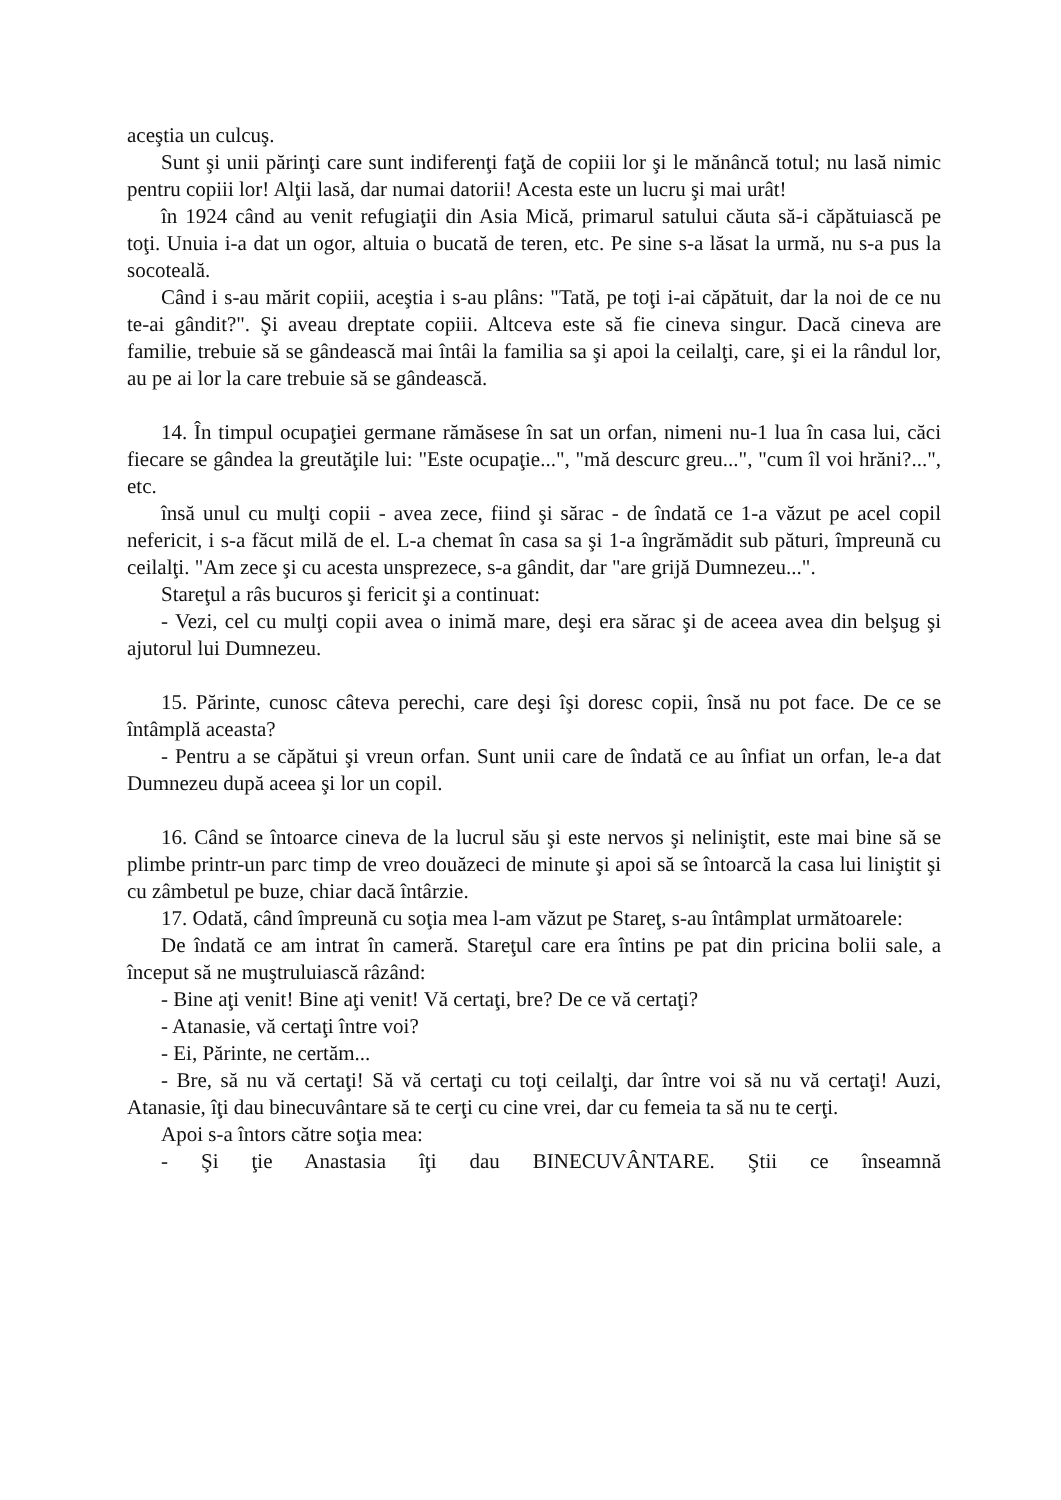aceştia un culcuş.
Sunt şi unii părinţi care sunt indiferenţi faţă de copiii lor şi le mănâncă totul; nu lasă nimic pentru copiii lor! Alţii lasă, dar numai datorii! Acesta este un lucru şi mai urât!
în 1924 când au venit refugiaţii din Asia Mică, primarul satului căuta să-i căpătuiască pe toţi. Unuia i-a dat un ogor, altuia o bucată de teren, etc. Pe sine s-a lăsat la urmă, nu s-a pus la socoteală.
Când i s-au mărit copiii, aceştia i s-au plâns: "Tată, pe toţi i-ai căpătuit, dar la noi de ce nu te-ai gândit?". Şi aveau dreptate copiii. Altceva este să fie cineva singur. Dacă cineva are familie, trebuie să se gândească mai întâi la familia sa şi apoi la ceilalţi, care, şi ei la rândul lor, au pe ai lor la care trebuie să se gândească.
14. În timpul ocupaţiei germane rămăsese în sat un orfan, nimeni nu-1 lua în casa lui, căci fiecare se gândea la greutăţile lui: "Este ocupaţie...", "mă descurc greu...", "cum îl voi hrăni?...", etc.
însă unul cu mulţi copii - avea zece, fiind şi sărac - de îndată ce 1-a văzut pe acel copil nefericit, i s-a făcut milă de el. L-a chemat în casa sa şi 1-a îngrămădit sub pături, împreună cu ceilalţi. "Am zece şi cu acesta unsprezece, s-a gândit, dar "are grijă Dumnezeu...".
Stareţul a râs bucuros şi fericit şi a continuat:
- Vezi, cel cu mulţi copii avea o inimă mare, deşi era sărac şi de aceea avea din belşug şi ajutorul lui Dumnezeu.
15. Părinte, cunosc câteva perechi, care deşi îşi doresc copii, însă nu pot face. De ce se întâmplă aceasta?
- Pentru a se căpătui şi vreun orfan. Sunt unii care de îndată ce au înfiat un orfan, le-a dat Dumnezeu după aceea şi lor un copil.
16. Când se întoarce cineva de la lucrul său şi este nervos şi neliniştit, este mai bine să se plimbe printr-un parc timp de vreo douăzeci de minute şi apoi să se întoarcă la casa lui liniştit şi cu zâmbetul pe buze, chiar dacă întârzie.
17. Odată, când împreună cu soţia mea l-am văzut pe Stareţ, s-au întâmplat următoarele:
De îndată ce am intrat în cameră. Stareţul care era întins pe pat din pricina bolii sale, a început să ne muştruluiască râzând:
- Bine aţi venit! Bine aţi venit! Vă certaţi, bre? De ce vă certaţi?
- Atanasie, vă certaţi între voi?
- Ei, Părinte, ne certăm...
- Bre, să nu vă certaţi! Să vă certaţi cu toţi ceilalţi, dar între voi să nu vă certaţi! Auzi, Atanasie, îţi dau binecuvântare să te cerţi cu cine vrei, dar cu femeia ta să nu te cerţi.
Apoi s-a întors către soţia mea:
- Şi ţie Anastasia îţi dau BINECUVÂNTARE. Ştii ce înseamnă